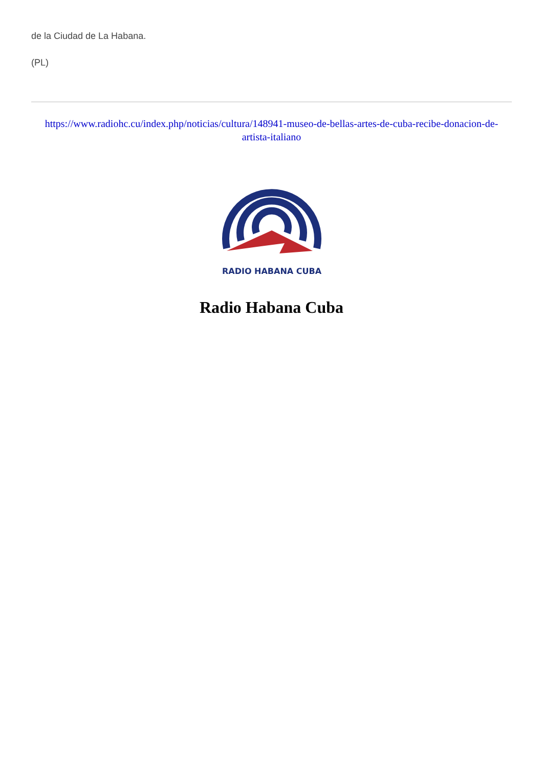de la Ciudad de La Habana.
(PL)
https://www.radiohc.cu/index.php/noticias/cultura/148941-museo-de-bellas-artes-de-cuba-recibe-donacion-de-artista-italiano
RADIO HABANA CUBA
Radio Habana Cuba